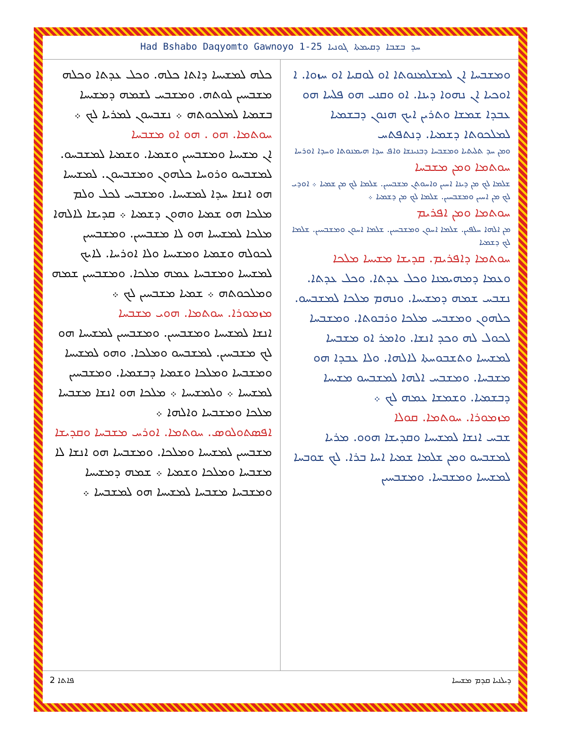Had Bshabo Daqyomto Gawnoyo 1-25 ܚܕ ܒܫܒܐ ܕܩܝܡܬܐ ܓܘܢܝܐ
ܘܡܫܒܚܐ ܐܢ ܠܡܫܠܡܢܘܬܐ ܐܘ ܠܘܩܝܐ ܐܘ ܚܙܘܐ. ܐ ܐܘܟܝܐ ܐܢ ܢܗܘܐ ܕܝܢܐ. ܐܘ ܘܩܢܝ ܗܘ ܦܠܚܐ ܗܘ ܥܒܕܐ ܫܡܫܐ ܘܬܪܝܢ ܐܝܟ ܗܢܘܢ ܕܒܫܡܝܐ ܠܡܠܟܘܬܐ ܕܫܡܝܐ. ܕܢܬܦܬܚ
ܘܡܢ ܚܕ ܬܠܝܬܝܐ ܘܡܫܒܚܐ ܕܒܢܝܢܫܐ ܘܐܦ ܚܕܐ ܗܝܡܢܘܬܐ ܘܚܕܐ ܐܘܪܚܐ
ܚܘܬܡܐ ܘܡܢ ܡܫܒܚܐ
ܫܠܡܐ ܠܟ ܡܢ ܕܝܢܐ ܐܚܝܢ ܘܐܚܘܬܢ ܡܫܒܚܝܢ. ܫܠܡܐ ܠܟ ܡܢ ܫܡܝܐ ܀ ܐܘܕܝ ܠܟ ܡܢ ܐܚܝܢ ܘܡܫܒܚܝܢ. ܫܠܡܐ ܠܟ ܡܢ ܕܫܡܝܐ ܀
ܚܘܬܡܐ ܘܡܢ ܐܦܪܝܡ
ܡܢ ܐܠܗܐ ܚܠܦܝܢ. ܫܠܡܐ ܐܚܘܢ ܘܡܫܒܚܝܢ. ܫܠܡܐ ܐܚܘܢ ܘܡܫܒܚܝܢ. ܫܠܡܐ ܠܟ ܕܫܡܝܐ
ܚܘܬܡܐ ܕܐܦܪܝܡ. ܩܕܝܫܐ ܡܫܝܚܐ ܡܠܟܐ
ܘܥܡܐ ܕܡܗܝܡܢܐ ܘܟܠ ܥܕܬܐ. ܘܟܠ ܥܕܬܐ. ܢܫܒܚ ܫܡܗ ܕܡܫܝܚܐ. ܘܢܗܡ ܡܠܟܐ ܠܡܫܒܚܘ. ܟܠܗܘܢ ܘܡܫܒܚ ܡܠܟܐ ܘܪܒܘܬܐ. ܘܡܫܒܚܐ ܠܟܘܠ ܠܗ ܘܟܕ ܐܢܫܐ. ܘܐܡܪ ܐܘ ܡܫܒܚܐ ܠܡܫܝܚܐ ܘܬܫܒܘܚܬܐ ܠܐܠܗܐ. ܘܠܐ ܥܒܕܐ ܗܘ ܡܫܒܚܐ. ܘܡܫܒܚ ܐܠܗܐ ܠܡܫܒܚܘ ܡܫܝܚܐ ܕܒܫܡܝܐ. ܘܫܡܫܐ ܥܡܗ ܠܟ ܀
ܡܙܡܘܪܐ. ܚܘܬܡܐ. ܩܘܠܐ
ܫܒܚ ܐܢܫܐ ܠܡܫܝܚܐ ܘܩܕܝܫܐ ܗܘܘ. ܡܪܝܐ ܠܡܫܒܚܘ ܘܡܢ ܫܠܡܐ ܫܡܝܐ ܐܚܐ ܒܪܐ. ܠܟ ܫܘܒܚܐ ܠܡܫܝܚܐ ܘܡܫܒܚܐ. ܘܡܫܒܚܝܢ
ܟܠܗ ܠܡܫܝܚܐ ܕܐܬܐ ܟܠܗ. ܘܟܠ ܥܕܬܐ ܘܟܠܗ ܡܫܒܚܝܢ ܠܘܬܗ. ܘܡܫܒܚ ܠܫܡܗ ܕܡܫܝܚܐ ܒܫܡܝܐ ܠܡܠܟܘܬܗ ܀ ܢܫܒܚܘܢ ܠܡܪܝܐ ܠܟ ܀
ܚܘܬܡܐ. ܗܘ . ܗܘ ܐܘ ܡܫܒܚܐ
ܐܢ ܡܫܝܚܐ ܘܡܫܒܚܝܢ ܘܫܡܝܐ. ܘܫܡܝܐ ܠܡܫܒܚܘ. ܠܡܫܒܚܘ ܘܪܘܚܐ ܟܠܗܘܢ ܘܡܫܒܚܘܢ. ܠܡܫܝܚܐ ܗܘ ܐܢܫܐ ܚܕܐ ܠܡܫܝܚܐ. ܘܡܫܒܚ ܠܟܠ ܘܠܡ ܡܠܟܐ ܗܘ ܫܡܝܐ ܘܗܘܢ ܕܫܡܝܐ ܀ ܩܕܝܫܐ ܠܐܠܗܐ ܡܠܟܐ ܠܡܫܝܚܐ ܗܘ ܠܐ ܡܫܒܚܝܢ. ܘܡܫܒܚܝܢ ܠܟܘܠܗ ܘܫܡܝܐ ܘܡܫܝܚܐ ܘܠܐ ܐܘܪܚܐ. ܠܐܝܟ ܠܡܫܝܚܐ ܘܡܫܒܚܐ ܥܡܗ ܡܠܟܐ. ܘܡܫܒܚܝܢ ܫܡܗ ܘܡܠܟܘܬܗ ܀ ܫܡܝܐ ܡܫܒܚܝܢ ܠܟ ܀
ܡܙܡܘܪܐ. ܚܘܬܡܐ. ܗܘܝ ܡܫܒܚܐ
ܐܢܫܐ ܠܡܫܝܚܐ ܘܡܫܒܚܝܢ. ܘܡܫܒܚܝܢ ܠܡܫܝܚܐ ܗܘ ܠܟ ܡܫܒܚܝܢ. ܠܡܫܒܚܘ ܘܡܠܟܐ. ܘܗܘ ܠܡܫܝܚܐ ܘܡܫܒܚܐ ܘܡܠܟܐ ܘܫܡܝܐ ܕܒܫܡܝܐ. ܘܡܫܒܚܝܢ ܠܡܫܝܚܐ ܀ ܘܠܡܫܝܚܐ ܀ ܡܠܟܐ ܗܘ ܐܢܫܐ ܡܫܒܚܐ ܡܠܟܐ ܘܡܫܒܚܐ ܘܐܠܗܐ ܀
ܐܦܣܬܘܠܘܣ. ܚܘܬܡܐ. ܐܘܪܚ ܡܫܒܚܐ ܘܩܕܝܫܐ
ܡܫܒܚܝܢ ܠܡܫܝܚܐ ܘܡܠܟܐ. ܘܡܫܒܚܐ ܗܘ ܐܢܫܐ ܠܐ ܡܫܒܚܐ ܘܡܠܟܐ ܘܫܡܝܐ ܀ ܫܡܗ ܕܡܫܝܚܐ ܘܡܫܒܚܐ ܡܫܒܚܐ ܠܡܫܝܚܐ ܗܘ ܠܡܫܒܚܐ ܀
2 ܦܐܬܐ ܕܝܠܢܝܐ ܩܕܡ ܡܫܝܚܐ